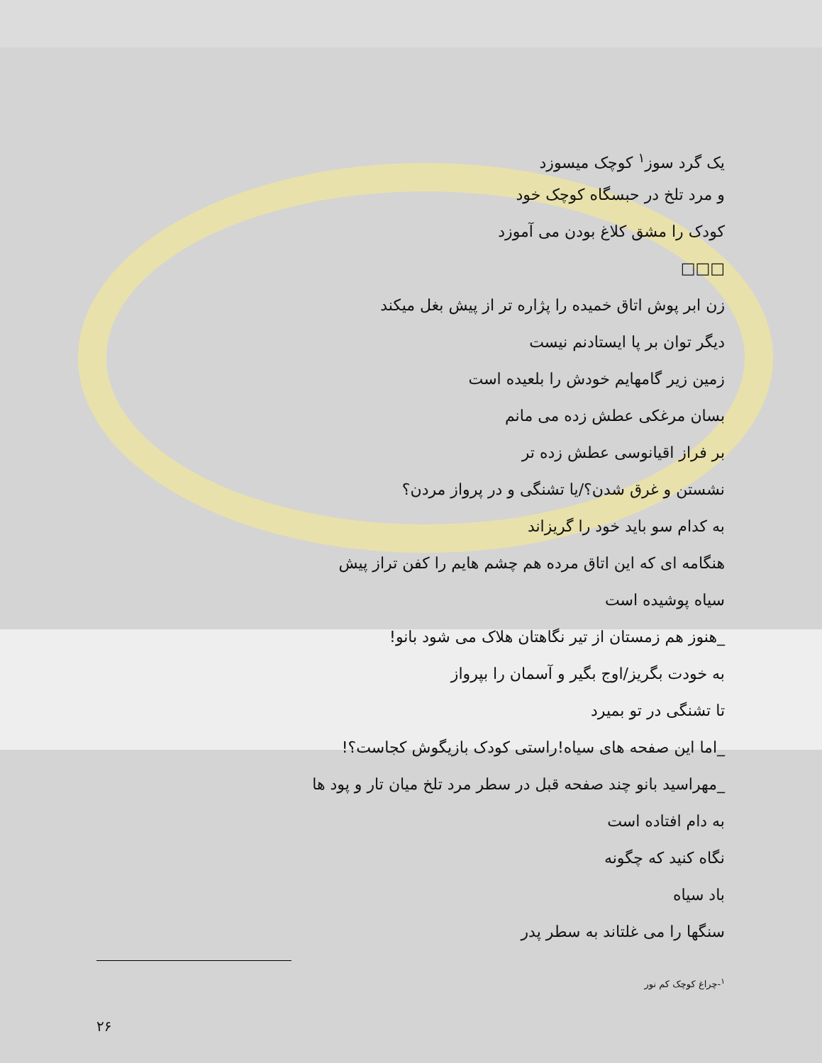یک گرد سوز<sup>۱</sup> کوچک میسوزد
و مرد تلخ در حبسگاه کوچک خود
کودک را مشق کلاغ بودن می آموزد
□□□
زن ابر پوش اتاق خمیده را پژاره تر از پیش بغل میکند
دیگر توان بر پا ایستادنم نیست
زمین زیر گامهایم خودش را بلعیده است
بسان مرغکی عطش زده می مانم
بر فراز اقیانوسی عطش زده تر
نشستن و غرق شدن؟/یا تشنگی و در پرواز مردن؟
به کدام سو باید خود را گریزاند
هنگامه ای که این اتاق مرده هم چشم هایم را کفن تراز پیش
سیاه پوشیده است
_هنوز هم زمستان از تیر نگاهتان هلاک می شود بانو!
به خودت بگریز/اوج بگیر و آسمان را بپرواز
تا تشنگی در تو بمیرد
_اما این صفحه های سیاه!راستی کودک بازیگوش کجاست؟!
_مهراسید بانو چند صفحه قبل در سطر مرد تلخ میان تار و پود ها
به دام افتاده است
نگاه کنید که چگونه
باد سیاه
سنگها را می غلتاند به سطر پدر
<sup>۱</sup>-چراغ کوچک کم نور
۲۶